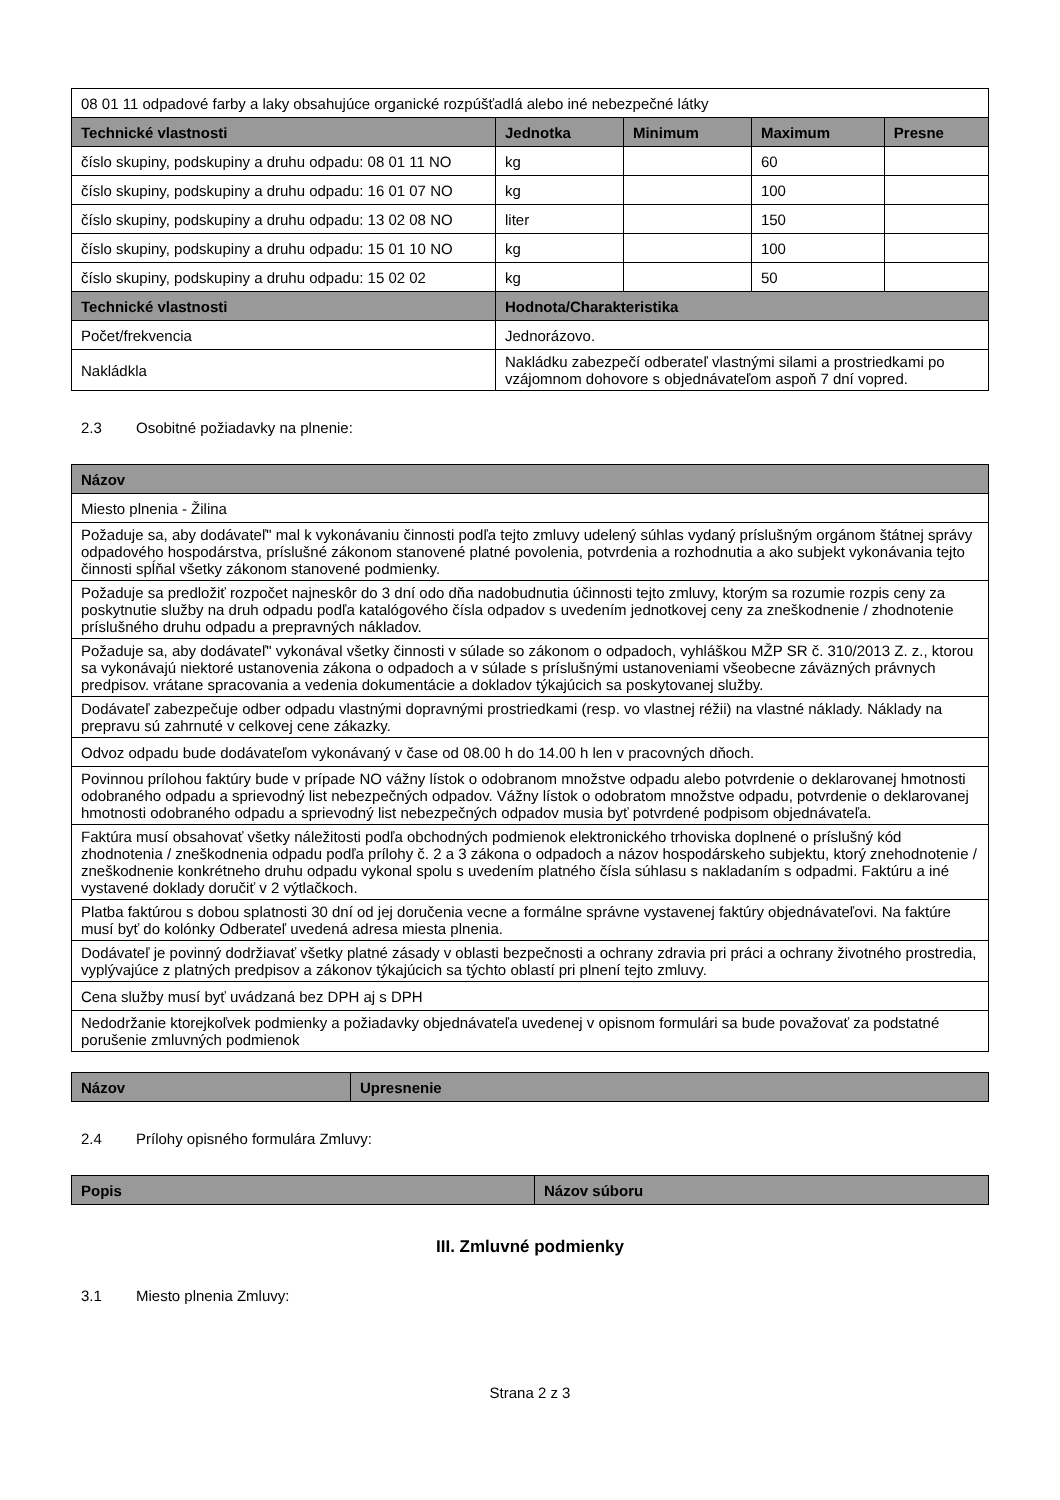| 08 01 11 odpadové farby a laky obsahujúce organické rozpúšťadlá alebo iné nebezpečné látky | | | | |
| Technické vlastnosti | Jednotka | Minimum | Maximum | Presne |
| číslo skupiny, podskupiny a druhu odpadu: 08 01 11 NO | kg | | 60 | |
| číslo skupiny, podskupiny a druhu odpadu: 16 01 07 NO | kg | | 100 | |
| číslo skupiny, podskupiny a druhu odpadu: 13 02 08 NO | liter | | 150 | |
| číslo skupiny, podskupiny a druhu odpadu: 15 01 10 NO | kg | | 100 | |
| číslo skupiny, podskupiny a druhu odpadu: 15 02 02 | kg | | 50 | |
| Technické vlastnosti | Hodnota/Charakteristika | | | |
| Počet/frekvencia | Jednorázovo. | | | |
| Nakládkla | Nakládku zabezpečí odberateľ vlastnými silami a prostriedkami po vzájomnom dohovore s objednávateľom aspoň 7 dní vopred. | | | |
2.3 Osobitné požiadavky na plnenie:
| Názov |
| --- |
| Miesto plnenia - Žilina |
| Požaduje sa, aby dodávateľ" mal k vykonávaniu činnosti podľa tejto zmluvy udelený súhlas vydaný príslušným orgánom štátnej správy odpadového hospodárstva, príslušné zákonom stanovené platné povolenia, potvrdenia a rozhodnutia a ako subjekt vykonávania tejto činnosti spĺňal všetky zákonom stanovené podmienky. |
| Požaduje sa predložiť rozpočet najneskôr do 3 dní odo dňa nadobudnutia účinnosti tejto zmluvy, ktorým sa rozumie rozpis ceny za poskytnutie služby na druh odpadu podľa katalógového čísla odpadov s uvedením jednotkovej ceny za zneškodnenie / zhodnotenie príslušného druhu odpadu a prepravných nákladov. |
| Požaduje sa, aby dodávateľ" vykonával všetky činnosti v súlade so zákonom o odpadoch, vyhláškou MŽP SR č. 310/2013 Z. z., ktorou sa vykonávajú niektoré ustanovenia zákona o odpadoch a v súlade s príslušnými ustanoveniami všeobecne záväzných právnych predpisov. vrátane spracovania a vedenia dokumentácie a dokladov týkajúcich sa poskytovanej služby. |
| Dodávateľ zabezpečuje odber odpadu vlastnými dopravnými prostriedkami (resp. vo vlastnej réžii) na vlastné náklady. Náklady na prepravu sú zahrnuté v celkovej cene zákazky. |
| Odvoz odpadu bude dodávateľom vykonávaný v čase od 08.00 h do 14.00 h len v pracovných dňoch. |
| Povinnou prílohou faktúry bude v prípade NO vážny lístok o odobranom množstve odpadu alebo potvrdenie o deklarovanej hmotnosti odobraného odpadu a sprievodný list nebezpečných odpadov. Vážny lístok o odobratom množstve odpadu, potvrdenie o deklarovanej hmotnosti odobraného odpadu a sprievodný list nebezpečných odpadov musia byť potvrdené podpisom objednávateľa. |
| Faktúra musí obsahovať všetky náležitosti podľa obchodných podmienok elektronického trhoviska doplnené o príslušný kód zhodnotenia / zneškodnenia odpadu podľa prílohy č. 2 a 3 zákona o odpadoch a názov hospodárskeho subjektu, ktorý znehodnotenie / zneškodnenie konkrétneho druhu odpadu vykonal spolu s uvedením platného čísla súhlasu s nakladaním s odpadmi. Faktúru a iné vystavené doklady doručiť v 2 výtlačkoch. |
| Platba faktúrou s dobou splatnosti 30 dní od jej doručenia vecne a formálne správne vystavenej faktúry objednávateľovi. Na faktúre musí byť do kolónky Odberateľ uvedená adresa miesta plnenia. |
| Dodávateľ je povinný dodržiavať všetky platné zásady v oblasti bezpečnosti a ochrany zdravia pri práci a ochrany životného prostredia, vyplývajúce z platných predpisov a zákonov týkajúcich sa týchto oblastí pri plnení tejto zmluvy. |
| Cena služby musí byť uvádzaná bez DPH aj s DPH |
| Nedodržanie ktorejkoľvek podmienky a požiadavky objednávateľa uvedenej v opisnom formulári sa bude považovať za podstatné porušenie zmluvných podmienok |
| Názov | Upresnenie |
| --- | --- |
2.4 Prílohy opisného formulára Zmluvy:
| Popis | Názov súboru |
| --- | --- |
III. Zmluvné podmienky
3.1 Miesto plnenia Zmluvy:
Strana 2 z 3